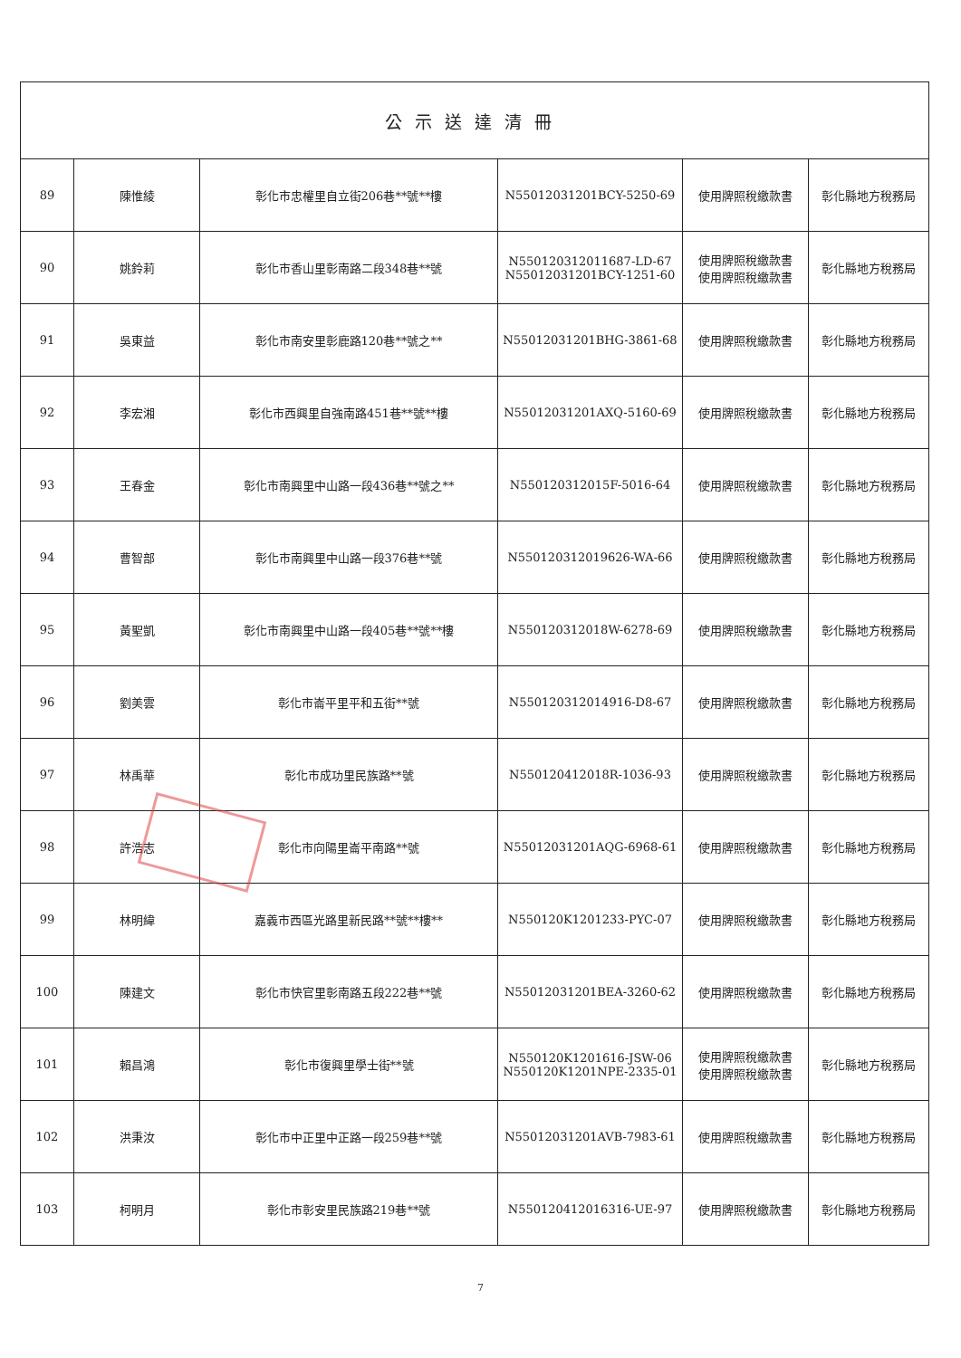| 公示送達清冊 | | | | | |
| 89 | 陳惟綾 | 彰化市忠權里自立街206巷**號**樓 | N55012031201BCY-5250-69 | 使用牌照稅繳款書 | 彰化縣地方稅務局 |
| 90 | 姚鈴莉 | 彰化市香山里彰南路二段348巷**號 | N550120312011687-LD-67 N55012031201BCY-1251-60 | 使用牌照稅繳款書 使用牌照稅繳款書 | 彰化縣地方稅務局 |
| 91 | 吳東益 | 彰化市南安里彰鹿路120巷**號之** | N55012031201BHG-3861-68 | 使用牌照稅繳款書 | 彰化縣地方稅務局 |
| 92 | 李宏湘 | 彰化市西興里自強南路451巷**號**樓 | N55012031201AXQ-5160-69 | 使用牌照稅繳款書 | 彰化縣地方稅務局 |
| 93 | 王春金 | 彰化市南興里中山路一段436巷**號之** | N550120312015F-5016-64 | 使用牌照稅繳款書 | 彰化縣地方稅務局 |
| 94 | 曹智部 | 彰化市南興里中山路一段376巷**號 | N550120312019626-WA-66 | 使用牌照稅繳款書 | 彰化縣地方稅務局 |
| 95 | 黃聖凱 | 彰化市南興里中山路一段405巷**號**樓 | N550120312018W-6278-69 | 使用牌照稅繳款書 | 彰化縣地方稅務局 |
| 96 | 劉美雲 | 彰化市崙平里平和五街**號 | N550120312014916-D8-67 | 使用牌照稅繳款書 | 彰化縣地方稅務局 |
| 97 | 林禹華 | 彰化市成功里民族路**號 | N550120412018R-1036-93 | 使用牌照稅繳款書 | 彰化縣地方稅務局 |
| 98 | 許浩志 | 彰化市向陽里崙平南路**號 | N55012031201AQG-6968-61 | 使用牌照稅繳款書 | 彰化縣地方稅務局 |
| 99 | 林明緯 | 嘉義市西區光路里新民路**號**樓** | N550120K1201233-PYC-07 | 使用牌照稅繳款書 | 彰化縣地方稅務局 |
| 100 | 陳建文 | 彰化市快官里彰南路五段222巷**號 | N55012031201BEA-3260-62 | 使用牌照稅繳款書 | 彰化縣地方稅務局 |
| 101 | 賴昌鴻 | 彰化市復興里學士街**號 | N550120K1201616-JSW-06 N550120K1201NPE-2335-01 | 使用牌照稅繳款書 使用牌照稅繳款書 | 彰化縣地方稅務局 |
| 102 | 洪秉汝 | 彰化市中正里中正路一段259巷**號 | N55012031201AVB-7983-61 | 使用牌照稅繳款書 | 彰化縣地方稅務局 |
| 103 | 柯明月 | 彰化市彰安里民族路219巷**號 | N550120412016316-UE-97 | 使用牌照稅繳款書 | 彰化縣地方稅務局 |
7